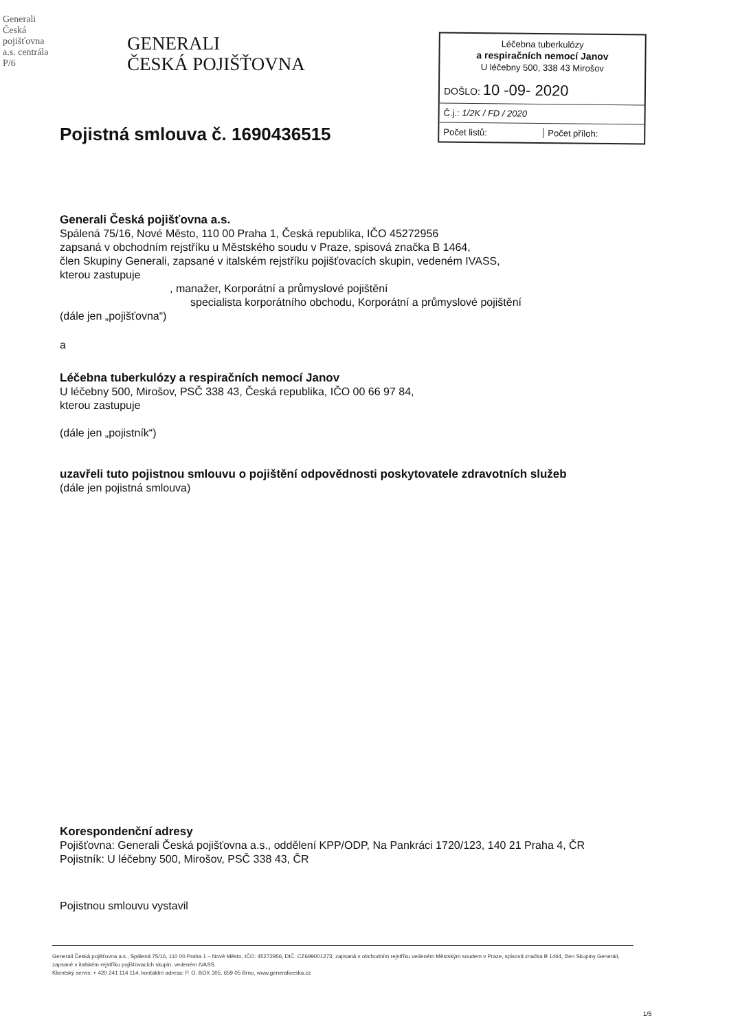Generali Česká pojišťovna a.s. centrála P/6
GENERALI
ČESKÁ POJIŠŤOVNA
Léčebna tuberkulózy
a respiračních nemocí Janov
U léčebny 500, 338 43 Mirošov
DOŠLO: 10 -09- 2020
Č.j.: 1/2K / FD / 2020
Počet listů: Počet příloh:
Pojistná smlouva č. 1690436515
Generali Česká pojišťovna a.s.
Spálená 75/16, Nové Město, 110 00 Praha 1, Česká republika, IČO 45272956
zapsaná v obchodním rejstříku u Městského soudu v Praze, spisová značka B 1464,
člen Skupiny Generali, zapsané v italském rejstříku pojišťovacích skupin, vedeném IVASS,
kterou zastupuje
, manažer, Korporátní a průmyslové pojištění
specialista korporátního obchodu, Korporátní a průmyslové pojištění
(dále jen „pojišťovna“)
a
Léčebna tuberkulózy a respiračních nemocí Janov
U léčebny 500, Mirošov, PSČ 338 43, Česká republika, IČO 00 66 97 84,
kterou zastupuje
(dále jen „pojistník“)
uzavřeli tuto pojistnou smlouvu o pojištění odpovědnosti poskytovatele zdravotních služeb
(dále jen pojistná smlouva)
Korespondenční adresy
Pojišťovna: Generali Česká pojišťovna a.s., oddělení KPP/ODP, Na Pankráci 1720/123, 140 21 Praha 4, ČR
Pojistník: U léčebny 500, Mirošov, PSČ 338 43, ČR
Pojistnou smlouvu vystavil
Generali Česká pojišťovna a.s., Spálená 75/16, 110 00 Praha 1 – Nové Město, IČO: 45272956, DIČ: CZ699001273, zapsaná v obchodním rejstříku vedeném Městským soudem v Praze, spisová značka B 1464, člen Skupiny Generali, zapsané v italském rejstříku pojišťovacích skupin, vedeném IVASS.
Klientský servis: + 420 241 114 114, kontaktní adresa: P. O. BOX 305, 659 05 Brno, www.generaliceska.cz
1/5